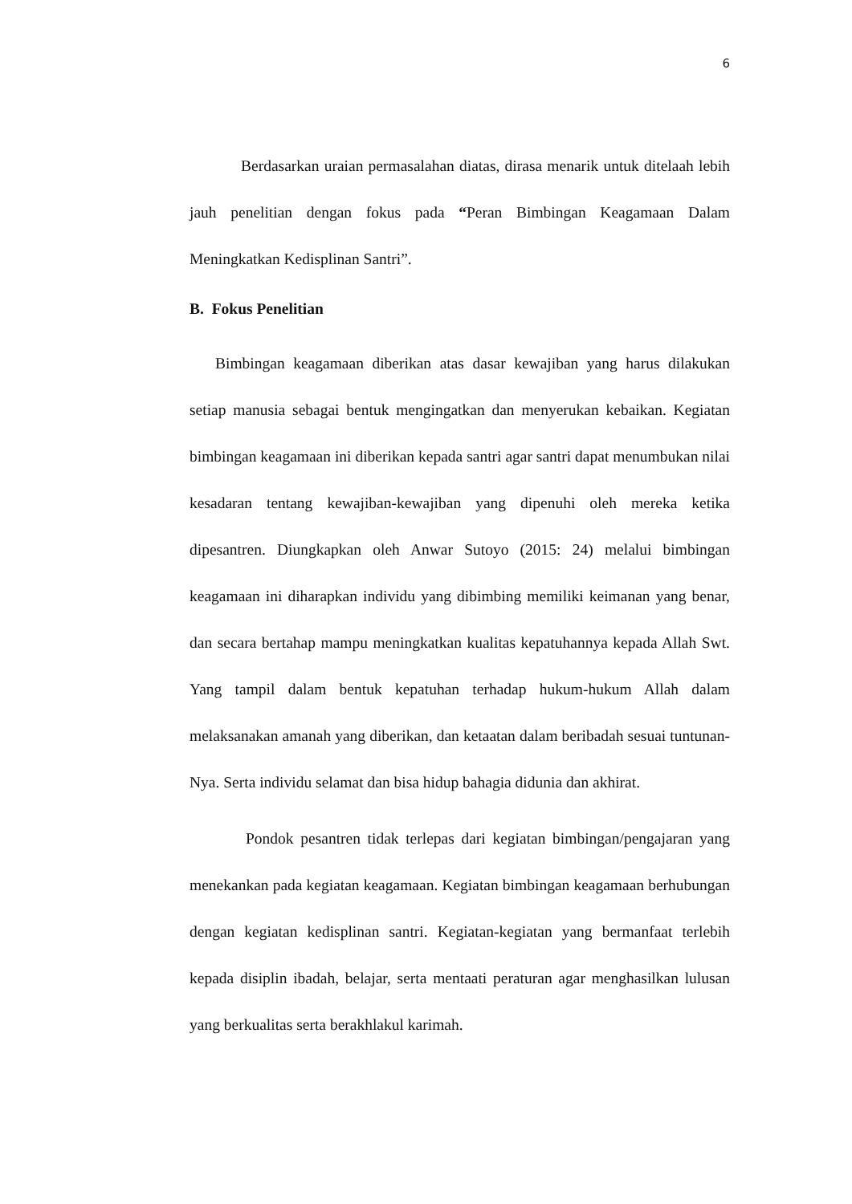6
Berdasarkan uraian permasalahan diatas, dirasa menarik untuk ditelaah lebih jauh penelitian dengan fokus pada “Peran Bimbingan Keagamaan Dalam Meningkatkan Kedisplinan Santri”.
B. Fokus Penelitian
Bimbingan keagamaan diberikan atas dasar kewajiban yang harus dilakukan setiap manusia sebagai bentuk mengingatkan dan menyerukan kebaikan. Kegiatan bimbingan keagamaan ini diberikan kepada santri agar santri dapat menumbukan nilai kesadaran tentang kewajiban-kewajiban yang dipenuhi oleh mereka ketika dipesantren. Diungkapkan oleh Anwar Sutoyo (2015: 24) melalui bimbingan keagamaan ini diharapkan individu yang dibimbing memiliki keimanan yang benar, dan secara bertahap mampu meningkatkan kualitas kepatuhannya kepada Allah Swt. Yang tampil dalam bentuk kepatuhan terhadap hukum-hukum Allah dalam melaksanakan amanah yang diberikan, dan ketaatan dalam beribadah sesuai tuntunan-Nya. Serta individu selamat dan bisa hidup bahagia didunia dan akhirat.
Pondok pesantren tidak terlepas dari kegiatan bimbingan/pengajaran yang menekankan pada kegiatan keagamaan. Kegiatan bimbingan keagamaan berhubungan dengan kegiatan kedisplinan santri. Kegiatan-kegiatan yang bermanfaat terlebih kepada disiplin ibadah, belajar, serta mentaati peraturan agar menghasilkan lulusan yang berkualitas serta berakhlakul karimah.